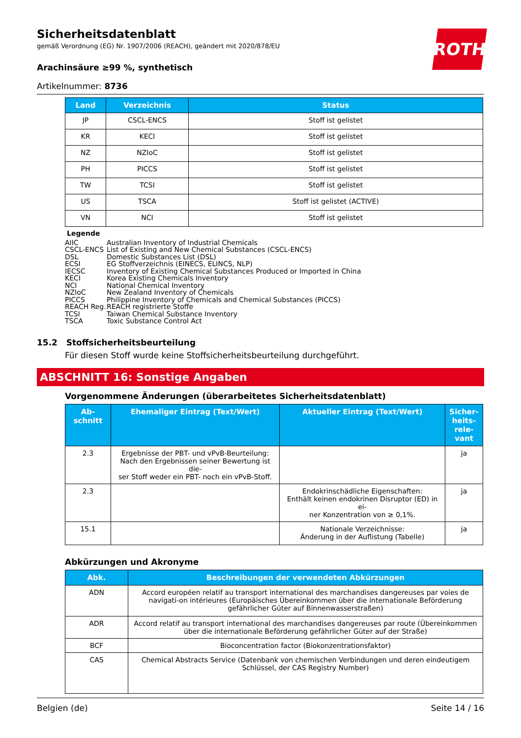ROTH
Sicherheitsdatenblatt
gemäß Verordnung (EG) Nr. 1907/2006 (REACH), geändert mit 2020/878/EU
Arachinsäure ≥99 %, synthetisch
Artikelnummer: 8736
| Land | Verzeichnis | Status |
| --- | --- | --- |
| JP | CSCL-ENCS | Stoff ist gelistet |
| KR | KECI | Stoff ist gelistet |
| NZ | NZIoC | Stoff ist gelistet |
| PH | PICCS | Stoff ist gelistet |
| TW | TCSI | Stoff ist gelistet |
| US | TSCA | Stoff ist gelistet (ACTIVE) |
| VN | NCI | Stoff ist gelistet |
Legende
AIIC Australian Inventory of Industrial Chemicals
CSCL-ENCS List of Existing and New Chemical Substances (CSCL-ENCS)
DSL Domestic Substances List (DSL)
ECSI EG Stoffverzeichnis (EINECS, ELINCS, NLP)
IECSC Inventory of Existing Chemical Substances Produced or Imported in China
KECI Korea Existing Chemicals Inventory
NCI National Chemical Inventory
NZIoC New Zealand Inventory of Chemicals
PICCS Philippine Inventory of Chemicals and Chemical Substances (PICCS)
REACH Reg. REACH registrierte Stoffe
TCSI Taiwan Chemical Substance Inventory
TSCA Toxic Substance Control Act
15.2 Stoffsicherheitsbeurteilung
Für diesen Stoff wurde keine Stoffsicherheitsbeurteilung durchgeführt.
ABSCHNITT 16: Sonstige Angaben
Vorgenommene Änderungen (überarbeitetes Sicherheitsdatenblatt)
| Ab- schnitt | Ehemaliger Eintrag (Text/Wert) | Aktueller Eintrag (Text/Wert) | Sicher- heits- rele- vant |
| --- | --- | --- | --- |
| 2.3 | Ergebnisse der PBT- und vPvB-Beurteilung: Nach den Ergebnissen seiner Bewertung ist die- ser Stoff weder ein PBT- noch ein vPvB-Stoff. | | ja |
| 2.3 | | Endokrinschädliche Eigenschaften: Enthält keinen endokrinen Disruptor (ED) in ei- ner Konzentration von ≥ 0,1%. | ja |
| 15.1 | | Nationale Verzeichnisse: Änderung in der Auflistung (Tabelle) | ja |
Abkürzungen und Akronyme
| Abk. | Beschreibungen der verwendeten Abkürzungen |
| --- | --- |
| ADN | Accord européen relatif au transport international des marchandises dangereuses par voies de navigati-on intérieures (Europäisches Übereinkommen über die internationale Beförderung gefährlicher Güter auf Binnenwasserstraßen) |
| ADR | Accord relatif au transport international des marchandises dangereuses par route (Übereinkommen über die internationale Beförderung gefährlicher Güter auf der Straße) |
| BCF | Bioconcentration factor (Biokonzentrationsfaktor) |
| CAS | Chemical Abstracts Service (Datenbank von chemischen Verbindungen und deren eindeutigem Schlüssel, der CAS Registry Number) |
Belgien (de) Seite 14 / 16